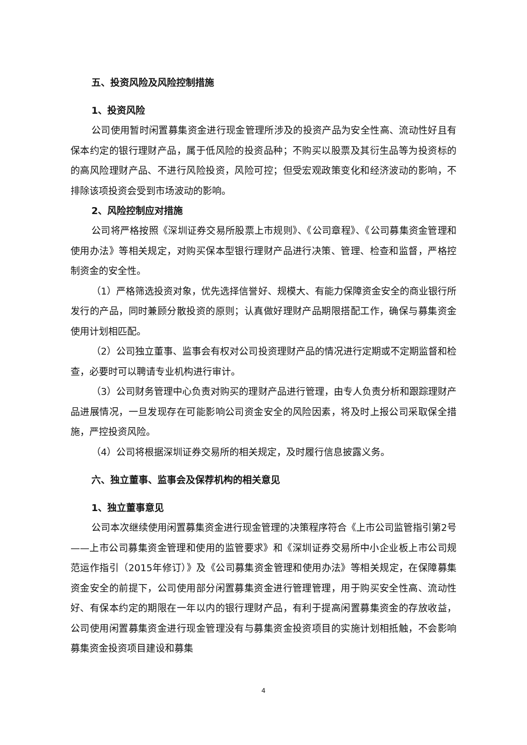五、投资风险及风险控制措施
1、投资风险
公司使用暂时闲置募集资金进行现金管理所涉及的投资产品为安全性高、流动性好且有保本约定的银行理财产品，属于低风险的投资品种；不购买以股票及其衍生品等为投资标的的高风险理财产品、不进行风险投资，风险可控；但受宏观政策变化和经济波动的影响，不排除该项投资会受到市场波动的影响。
2、风险控制应对措施
公司将严格按照《深圳证券交易所股票上市规则》、《公司章程》、《公司募集资金管理和使用办法》等相关规定，对购买保本型银行理财产品进行决策、管理、检查和监督，严格控制资金的安全性。
（1）严格筛选投资对象，优先选择信誉好、规模大、有能力保障资金安全的商业银行所发行的产品，同时兼顾分散投资的原则；认真做好理财产品期限搭配工作，确保与募集资金使用计划相匹配。
（2）公司独立董事、监事会有权对公司投资理财产品的情况进行定期或不定期监督和检查，必要时可以聘请专业机构进行审计。
（3）公司财务管理中心负责对购买的理财产品进行管理，由专人负责分析和跟踪理财产品进展情况，一旦发现存在可能影响公司资金安全的风险因素，将及时上报公司采取保全措施，严控投资风险。
（4）公司将根据深圳证券交易所的相关规定，及时履行信息披露义务。
六、独立董事、监事会及保荐机构的相关意见
1、独立董事意见
公司本次继续使用闲置募集资金进行现金管理的决策程序符合《上市公司监管指引第2号——上市公司募集资金管理和使用的监管要求》和《深圳证券交易所中小企业板上市公司规范运作指引（2015年修订）》及《公司募集资金管理和使用办法》等相关规定，在保障募集资金安全的前提下，公司使用部分闲置募集资金进行管理管理，用于购买安全性高、流动性好、有保本约定的期限在一年以内的银行理财产品，有利于提高闲置募集资金的存放收益，公司使用闲置募集资金进行现金管理没有与募集资金投资项目的实施计划相抵触，不会影响募集资金投资项目建设和募集
4